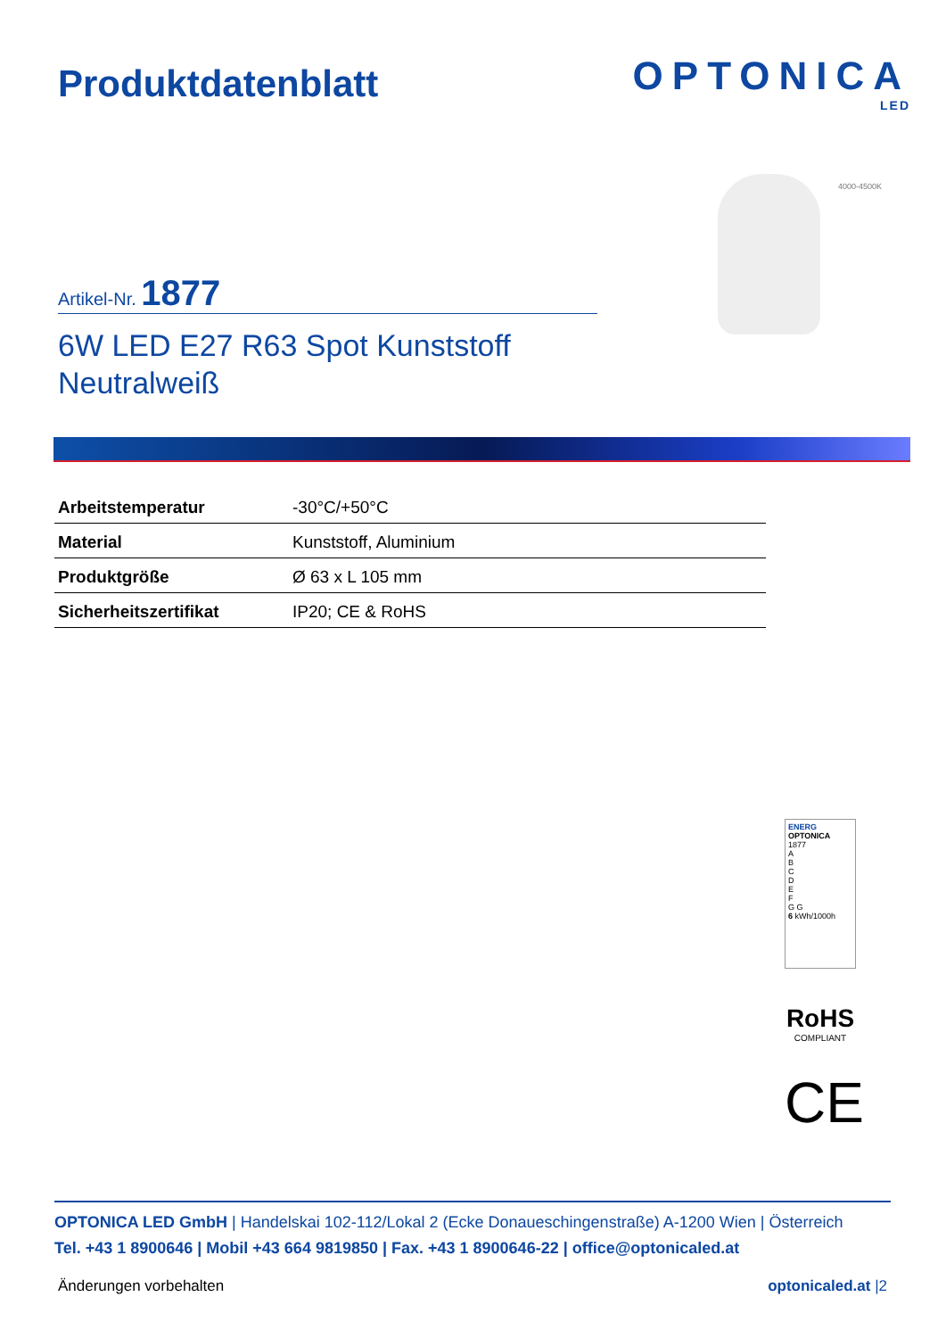Produktdatenblatt
OPTONICA
LED
4000-4500K
Artikel-Nr. 1877
6W LED E27 R63 Spot Kunststoff
Neutralweiß
| Arbeitstemperatur | -30°C/+50°C |
| Material | Kunststoff, Aluminium |
| Produktgröße | Ø 63 x L 105 mm |
| Sicherheitszertifikat | IP20; CE & RoHS |
ENERG
OPTONICA
1877
A
B
C
D
E
F
G G
6 kWh/1000h
RoHS
COMPLIANT
CE
OPTONICA LED GmbH | Handelskai 102-112/Lokal 2 (Ecke Donaueschingenstraße) A-1200 Wien | Österreich
Tel. +43 1 8900646 | Mobil +43 664 9819850 | Fax. +43 1 8900646-22 | office@optonicaled.at
Änderungen vorbehalten optonicaled.at |2